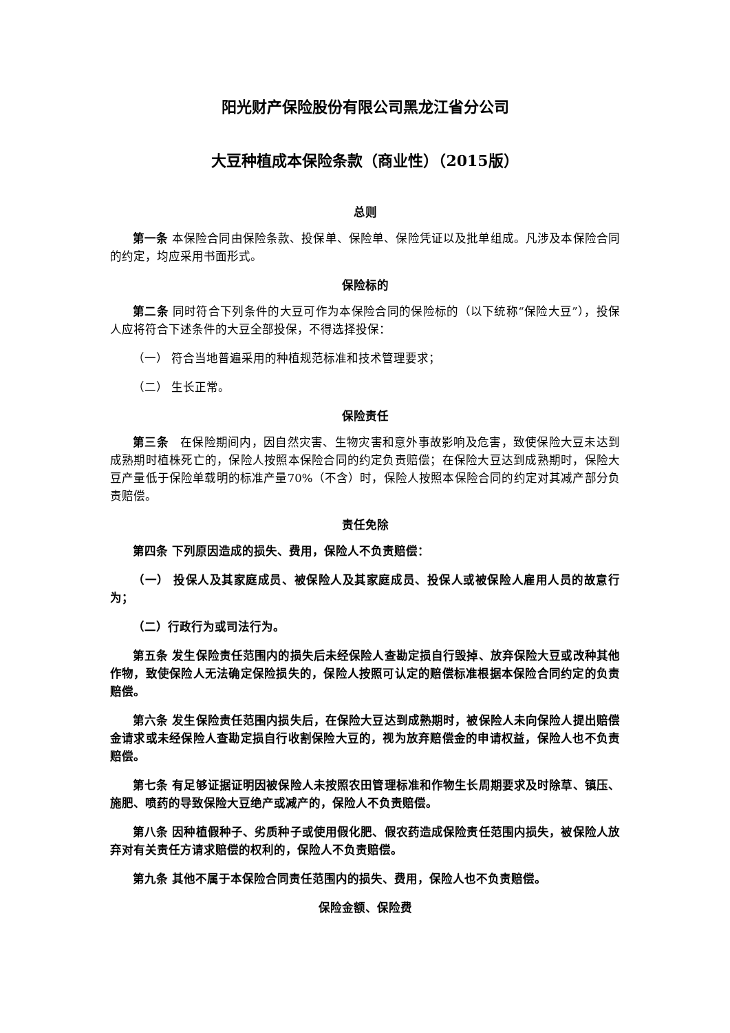阳光财产保险股份有限公司黑龙江省分公司
大豆种植成本保险条款（商业性）（2015版）
总则
第一条 本保险合同由保险条款、投保单、保险单、保险凭证以及批单组成。凡涉及本保险合同的约定，均应采用书面形式。
保险标的
第二条 同时符合下列条件的大豆可作为本保险合同的保险标的（以下统称“保险大豆”），投保人应将符合下述条件的大豆全部投保，不得选择投保：
（一） 符合当地普遍采用的种植规范标准和技术管理要求；
（二） 生长正常。
保险责任
第三条　在保险期间内，因自然灾害、生物灾害和意外事故影响及危害，致使保险大豆未达到成熟期时植株死亡的，保险人按照本保险合同的约定负责赔偿；在保险大豆达到成熟期时，保险大豆产量低于保险单载明的标准产量70%（不含）时，保险人按照本保险合同的约定对其减产部分负责赔偿。
责任免除
第四条 下列原因造成的损失、费用，保险人不负责赔偿：
（一） 投保人及其家庭成员、被保险人及其家庭成员、投保人或被保险人雇用人员的故意行为；
（二）行政行为或司法行为。
第五条 发生保险责任范围内的损失后未经保险人查勘定损自行毁掉、放弃保险大豆或改种其他作物，致使保险人无法确定保险损失的，保险人按照可认定的赔偿标准根据本保险合同约定的负责赔偿。
第六条 发生保险责任范围内损失后，在保险大豆达到成熟期时，被保险人未向保险人提出赔偿金请求或未经保险人查勘定损自行收割保险大豆的，视为放弃赔偿金的申请权益，保险人也不负责赔偿。
第七条 有足够证据证明因被保险人未按照农田管理标准和作物生长周期要求及时除草、镇压、施肥、喷药的导致保险大豆绝产或减产的，保险人不负责赔偿。
第八条 因种植假种子、劣质种子或使用假化肥、假农药造成保险责任范围内损失，被保险人放弃对有关责任方请求赔偿的权利的，保险人不负责赔偿。
第九条 其他不属于本保险合同责任范围内的损失、费用，保险人也不负责赔偿。
保险金额、保险费